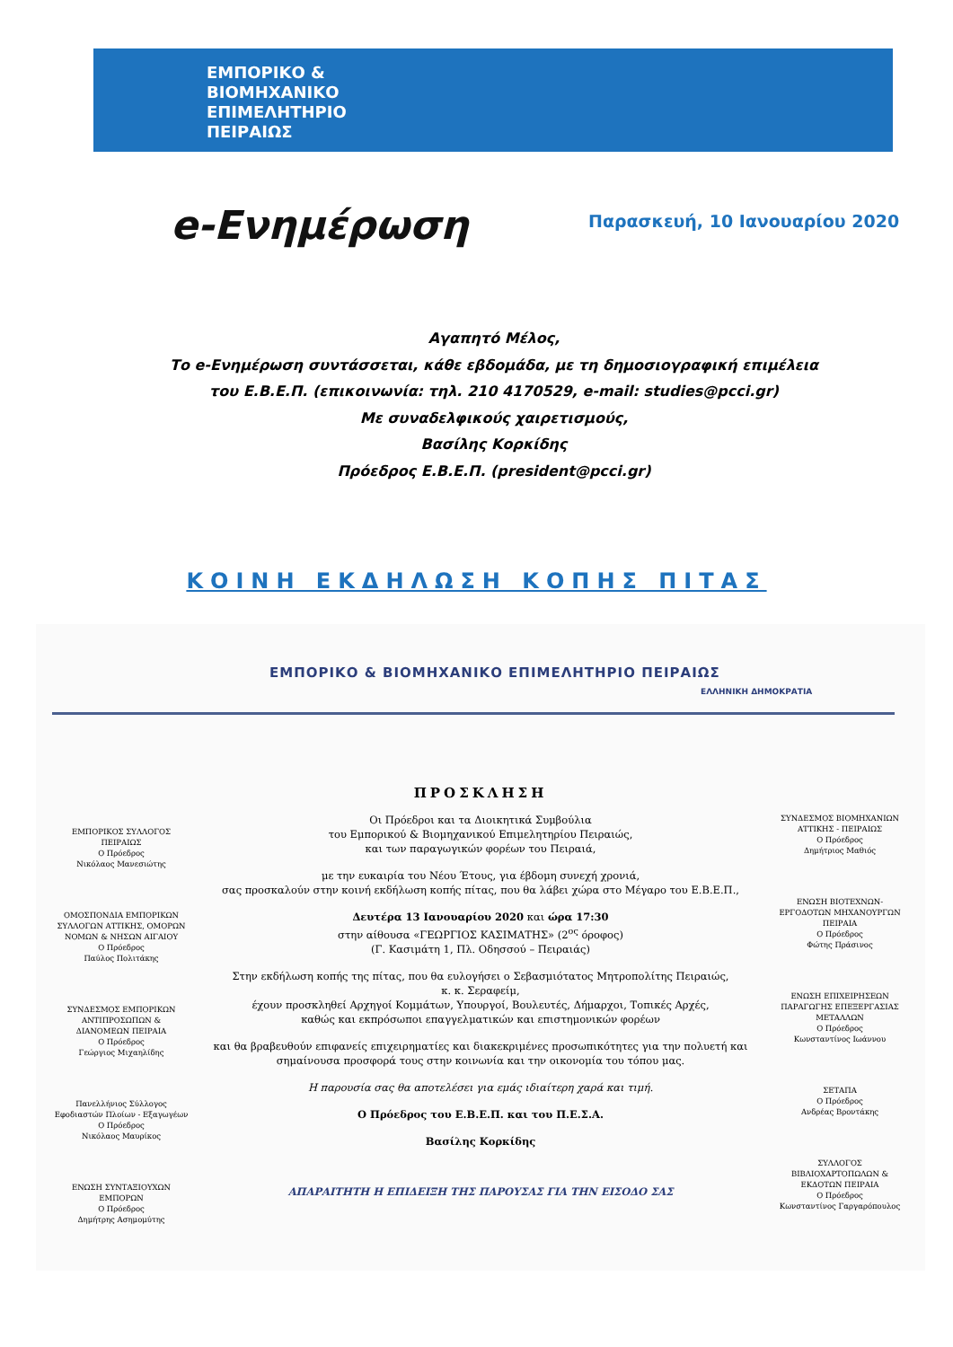ΕΜΠΟΡΙΚΟ &
ΒΙΟΜΗΧΑΝΙΚΟ
ΕΠΙΜΕΛΗΤΗΡΙΟ
ΠΕΙΡΑΙΩΣ
e-Ενημέρωση Παρασκευή, 10 Ιανουαρίου 2020
Αγαπητό Μέλος,
Το e-Ενημέρωση συντάσσεται, κάθε εβδομάδα, με τη δημοσιογραφική επιμέλεια
του Ε.Β.Ε.Π. (επικοινωνία: τηλ. 210 4170529, e-mail: studies@pcci.gr)
Με συναδελφικούς χαιρετισμούς,
Βασίλης Κορκίδης
Πρόεδρος Ε.Β.Ε.Π. (president@pcci.gr)
ΚΟΙΝΗ ΕΚΔΗΛΩΣΗ ΚΟΠΗΣ ΠΙΤΑΣ
ΕΜΠΟΡΙΚΟ & ΒΙΟΜΗΧΑΝΙΚΟ ΕΠΙΜΕΛΗΤΗΡΙΟ ΠΕΙΡΑΙΩΣ
ΕΛΛΗΝΙΚΗ ΔΗΜΟΚΡΑΤΙΑ
ΕΜΠΟΡΙΚΟΣ ΣΥΛΛΟΓΟΣ ΠΕΙΡΑΙΩΣ
Ο Πρόεδρος
Νικόλαος Μανεσιώτης
ΟΜΟΣΠΟΝΔΙΑ ΕΜΠΟΡΙΚΩΝ ΣΥΛΛΟΓΩΝ ΑΤΤΙΚΗΣ, ΟΜΟΡΩΝ ΝΟΜΩΝ & ΝΗΣΩΝ ΑΙΓΑΙΟΥ
Ο Πρόεδρος
Παύλος Πολιτάκης
ΣΥΝΔΕΣΜΟΣ ΕΜΠΟΡΙΚΩΝ ΑΝΤΙΠΡΟΣΩΠΩΝ & ΔΙΑΝΟΜΕΩΝ ΠΕΙΡΑΙΑ
Ο Πρόεδρος
Γεώργιος Μιχαηλίδης
Πανελλήνιος Σύλλογος Εφοδιαστών Πλοίων - Εξαγωγέων
Ο Πρόεδρος
Νικόλαος Μαυρίκος
ΕΝΩΣΗ ΣΥΝΤΑΞΙΟΥΧΩΝ ΕΜΠΟΡΩΝ
Ο Πρόεδρος
Δημήτρης Ασημομύτης
ΠΡΟΣΚΛΗΣΗ
Οι Πρόεδροι και τα Διοικητικά Συμβούλια
του Εμπορικού & Βιομηχανικού Επιμελητηρίου Πειραιώς,
και των παραγωγικών φορέων του Πειραιά,
με την ευκαιρία του Νέου Έτους, για έβδομη συνεχή χρονιά,
σας προσκαλούν στην κοινή εκδήλωση κοπής πίτας, που θα λάβει χώρα στο Μέγαρο του Ε.Β.Ε.Π.,
Δευτέρα 13 Ιανουαρίου 2020 και ώρα 17:30
στην αίθουσα «ΓΕΩΡΓΙΟΣ ΚΑΣΙΜΑΤΗΣ» (2<sup>ος</sup> όροφος)
(Γ. Κασιμάτη 1, Πλ. Οδησσού – Πειραιάς)
Στην εκδήλωση κοπής της πίτας, που θα ευλογήσει ο Σεβασμιότατος Μητροπολίτης Πειραιώς,
κ. κ. Σεραφείμ,
έχουν προσκληθεί Αρχηγοί Κομμάτων, Υπουργοί, Βουλευτές, Δήμαρχοι, Τοπικές Αρχές,
καθώς και εκπρόσωποι επαγγελματικών και επιστημονικών φορέων
και θα βραβευθούν επιφανείς επιχειρηματίες και διακεκριμένες προσωπικότητες για την πολυετή και σημαίνουσα προσφορά τους στην κοινωνία και την οικονομία του τόπου μας.
Η παρουσία σας θα αποτελέσει για εμάς ιδιαίτερη χαρά και τιμή.
Ο Πρόεδρος του Ε.Β.Ε.Π. και του Π.Ε.Σ.Α.
Βασίλης Κορκίδης
ΑΠΑΡΑΙΤΗΤΗ Η ΕΠΙΔΕΙΞΗ ΤΗΣ ΠΑΡΟΥΣΑΣ ΓΙΑ ΤΗΝ ΕΙΣΟΔΟ ΣΑΣ
ΣΥΝΔΕΣΜΟΣ ΒΙΟΜΗΧΑΝΙΩΝ ΑΤΤΙΚΗΣ - ΠΕΙΡΑΙΩΣ
Ο Πρόεδρος
Δημήτριος Μαθιός
ΕΝΩΣΗ ΒΙΟΤΕΧΝΩΝ-ΕΡΓΟΔΟΤΩΝ ΜΗΧΑΝΟΥΡΓΩΝ ΠΕΙΡΑΙΑ
Ο Πρόεδρος
Φώτης Πράσινος
ΕΝΩΣΗ ΕΠΙΧΕΙΡΗΣΕΩΝ ΠΑΡΑΓΩΓΗΣ ΕΠΕΞΕΡΓΑΣΙΑΣ ΜΕΤΑΛΛΩΝ
Ο Πρόεδρος
Κωνσταντίνος Ιωάννου
ΣΕΤΑΠΑ
Ο Πρόεδρος
Ανδρέας Βροντάκης
ΣΥΛΛΟΓΟΣ ΒΙΒΛΙΟΧΑΡΤΟΠΩΛΩΝ & ΕΚΔΟΤΩΝ ΠΕΙΡΑΙΑ
Ο Πρόεδρος
Κωνσταντίνος Γαργαρόπουλος